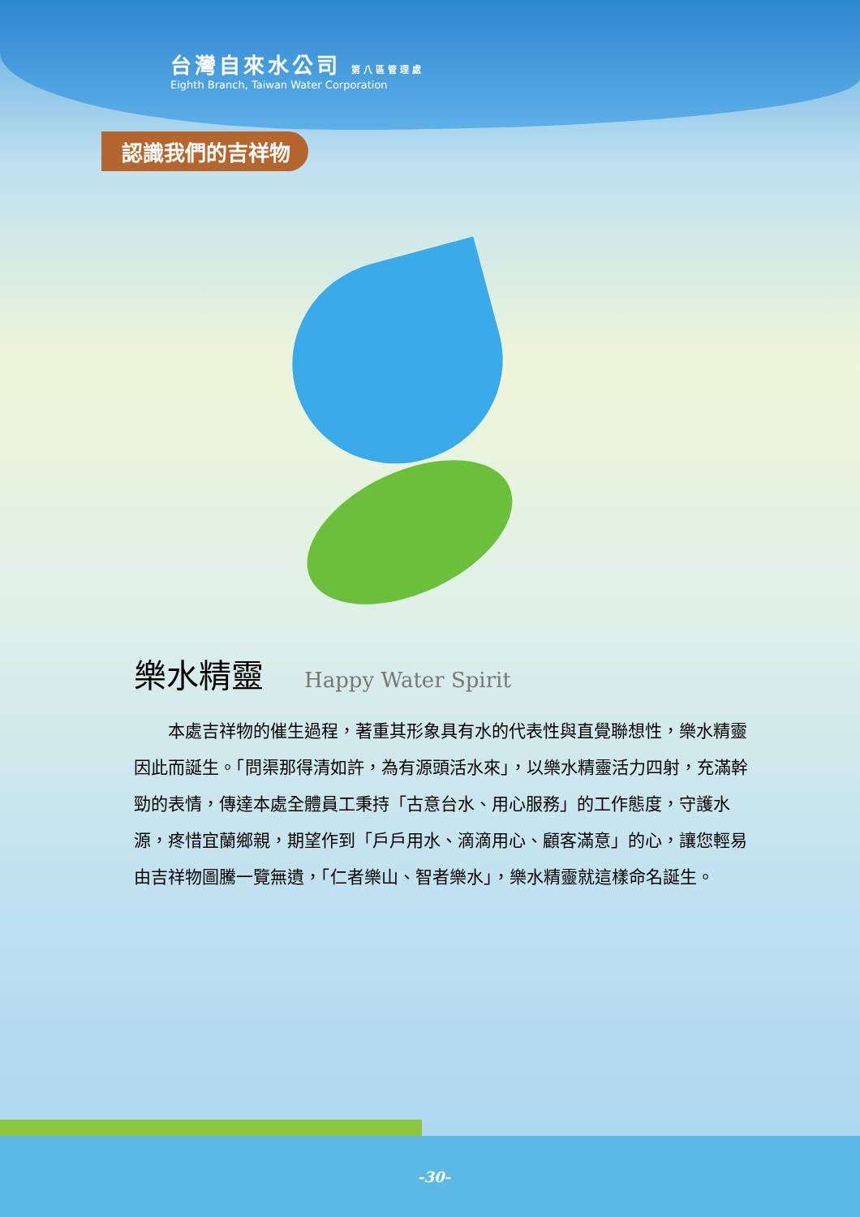台灣自來水公司 第八區管理處
Eighth Branch, Taiwan Water Corporation
認識我們的吉祥物
樂水精靈 Happy Water Spirit
本處吉祥物的催生過程，著重其形象具有水的代表性與直覺聯想性，樂水精靈因此而誕生。「問渠那得清如許，為有源頭活水來」，以樂水精靈活力四射，充滿幹勁的表情，傳達本處全體員工秉持「古意台水、用心服務」的工作態度，守護水源，疼惜宜蘭鄉親，期望作到「戶戶用水、滴滴用心、顧客滿意」的心，讓您輕易由吉祥物圖騰一覽無遺，「仁者樂山、智者樂水」，樂水精靈就這樣命名誕生。
-30-